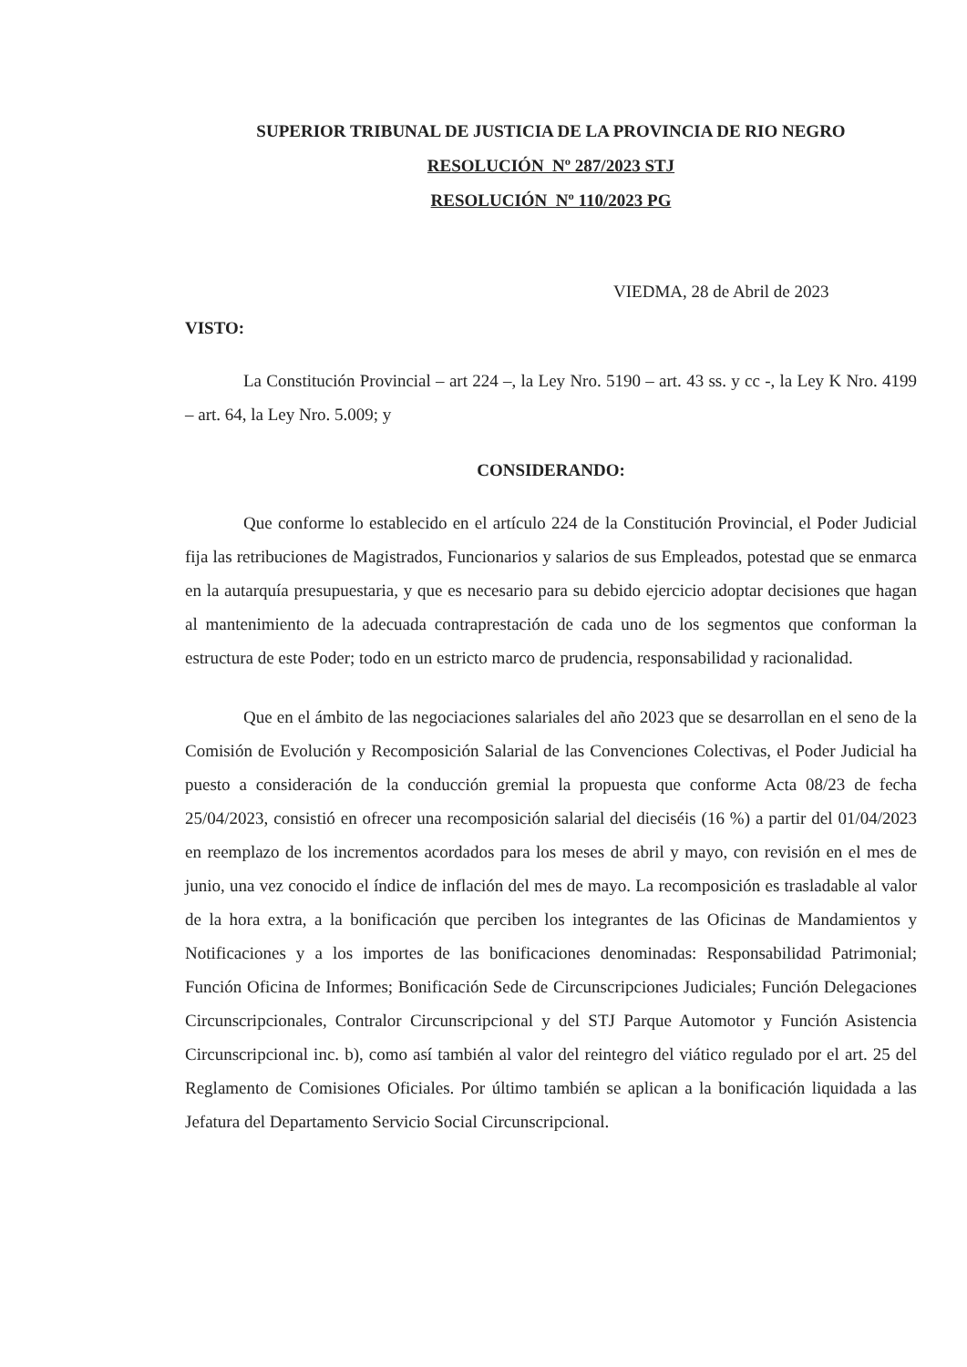SUPERIOR TRIBUNAL DE JUSTICIA DE LA PROVINCIA DE RIO NEGRO
RESOLUCIÓN Nº 287/2023 STJ
RESOLUCIÓN Nº 110/2023 PG
VIEDMA, 28 de Abril de 2023
VISTO:
La Constitución Provincial – art 224 –, la Ley Nro. 5190 – art. 43 ss. y cc -, la Ley K Nro. 4199 – art. 64, la Ley Nro. 5.009; y
CONSIDERANDO:
Que conforme lo establecido en el artículo 224 de la Constitución Provincial, el Poder Judicial fija las retribuciones de Magistrados, Funcionarios y salarios de sus Empleados, potestad que se enmarca en la autarquía presupuestaria, y que es necesario para su debido ejercicio adoptar decisiones que hagan al mantenimiento de la adecuada contraprestación de cada uno de los segmentos que conforman la estructura de este Poder; todo en un estricto marco de prudencia, responsabilidad y racionalidad.
Que en el ámbito de las negociaciones salariales del año 2023 que se desarrollan en el seno de la Comisión de Evolución y Recomposición Salarial de las Convenciones Colectivas, el Poder Judicial ha puesto a consideración de la conducción gremial la propuesta que conforme Acta 08/23 de fecha 25/04/2023, consistió en ofrecer una recomposición salarial del dieciséis (16 %) a partir del 01/04/2023 en reemplazo de los incrementos acordados para los meses de abril y mayo, con revisión en el mes de junio, una vez conocido el índice de inflación del mes de mayo. La recomposición es trasladable al valor de la hora extra, a la bonificación que perciben los integrantes de las Oficinas de Mandamientos y Notificaciones y a los importes de las bonificaciones denominadas: Responsabilidad Patrimonial; Función Oficina de Informes; Bonificación Sede de Circunscripciones Judiciales; Función Delegaciones Circunscripcionales, Contralor Circunscripcional y del STJ Parque Automotor y Función Asistencia Circunscripcional inc. b), como así también al valor del reintegro del viático regulado por el art. 25 del Reglamento de Comisiones Oficiales. Por último también se aplican a la bonificación liquidada a las Jefatura del Departamento Servicio Social Circunscripcional.